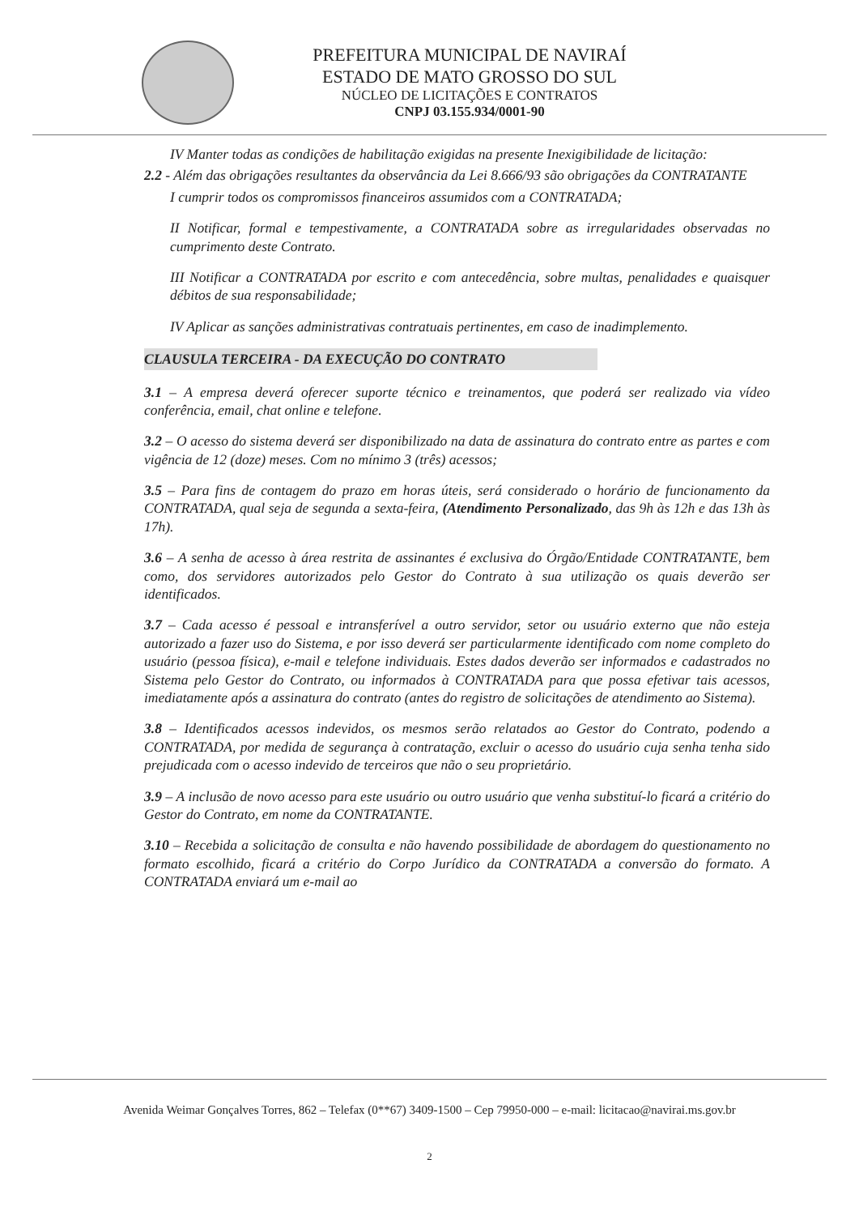PREFEITURA MUNICIPAL DE NAVIRAÍ
ESTADO DE MATO GROSSO DO SUL
NÚCLEO DE LICITAÇÕES E CONTRATOS
CNPJ 03.155.934/0001-90
IV Manter todas as condições de habilitação exigidas na presente Inexigibilidade de licitação:
2.2 - Além das obrigações resultantes da observância da Lei 8.666/93 são obrigações da CONTRATANTE
I cumprir todos os compromissos financeiros assumidos com a CONTRATADA;
II Notificar, formal e tempestivamente, a CONTRATADA sobre as irregularidades observadas no cumprimento deste Contrato.
III Notificar a CONTRATADA por escrito e com antecedência, sobre multas, penalidades e quaisquer débitos de sua responsabilidade;
IV Aplicar as sanções administrativas contratuais pertinentes, em caso de inadimplemento.
CLAUSULA TERCEIRA - DA EXECUÇÃO DO CONTRATO
3.1 – A empresa deverá oferecer suporte técnico e treinamentos, que poderá ser realizado via vídeo conferência, email, chat online e telefone.
3.2 – O acesso do sistema deverá ser disponibilizado na data de assinatura do contrato entre as partes e com vigência de 12 (doze) meses. Com no mínimo 3 (três) acessos;
3.5 – Para fins de contagem do prazo em horas úteis, será considerado o horário de funcionamento da CONTRATADA, qual seja de segunda a sexta-feira, (Atendimento Personalizado, das 9h às 12h e das 13h às 17h).
3.6 – A senha de acesso à área restrita de assinantes é exclusiva do Órgão/Entidade CONTRATANTE, bem como, dos servidores autorizados pelo Gestor do Contrato à sua utilização os quais deverão ser identificados.
3.7 – Cada acesso é pessoal e intransferível a outro servidor, setor ou usuário externo que não esteja autorizado a fazer uso do Sistema, e por isso deverá ser particularmente identificado com nome completo do usuário (pessoa física), e-mail e telefone individuais. Estes dados deverão ser informados e cadastrados no Sistema pelo Gestor do Contrato, ou informados à CONTRATADA para que possa efetivar tais acessos, imediatamente após a assinatura do contrato (antes do registro de solicitações de atendimento ao Sistema).
3.8 – Identificados acessos indevidos, os mesmos serão relatados ao Gestor do Contrato, podendo a CONTRATADA, por medida de segurança à contratação, excluir o acesso do usuário cuja senha tenha sido prejudicada com o acesso indevido de terceiros que não o seu proprietário.
3.9 – A inclusão de novo acesso para este usuário ou outro usuário que venha substituí-lo ficará a critério do Gestor do Contrato, em nome da CONTRATANTE.
3.10 – Recebida a solicitação de consulta e não havendo possibilidade de abordagem do questionamento no formato escolhido, ficará a critério do Corpo Jurídico da CONTRATADA a conversão do formato. A CONTRATADA enviará um e-mail ao
Avenida Weimar Gonçalves Torres, 862 – Telefax (0**67) 3409-1500 – Cep 79950-000 – e-mail: licitacao@navirai.ms.gov.br
2